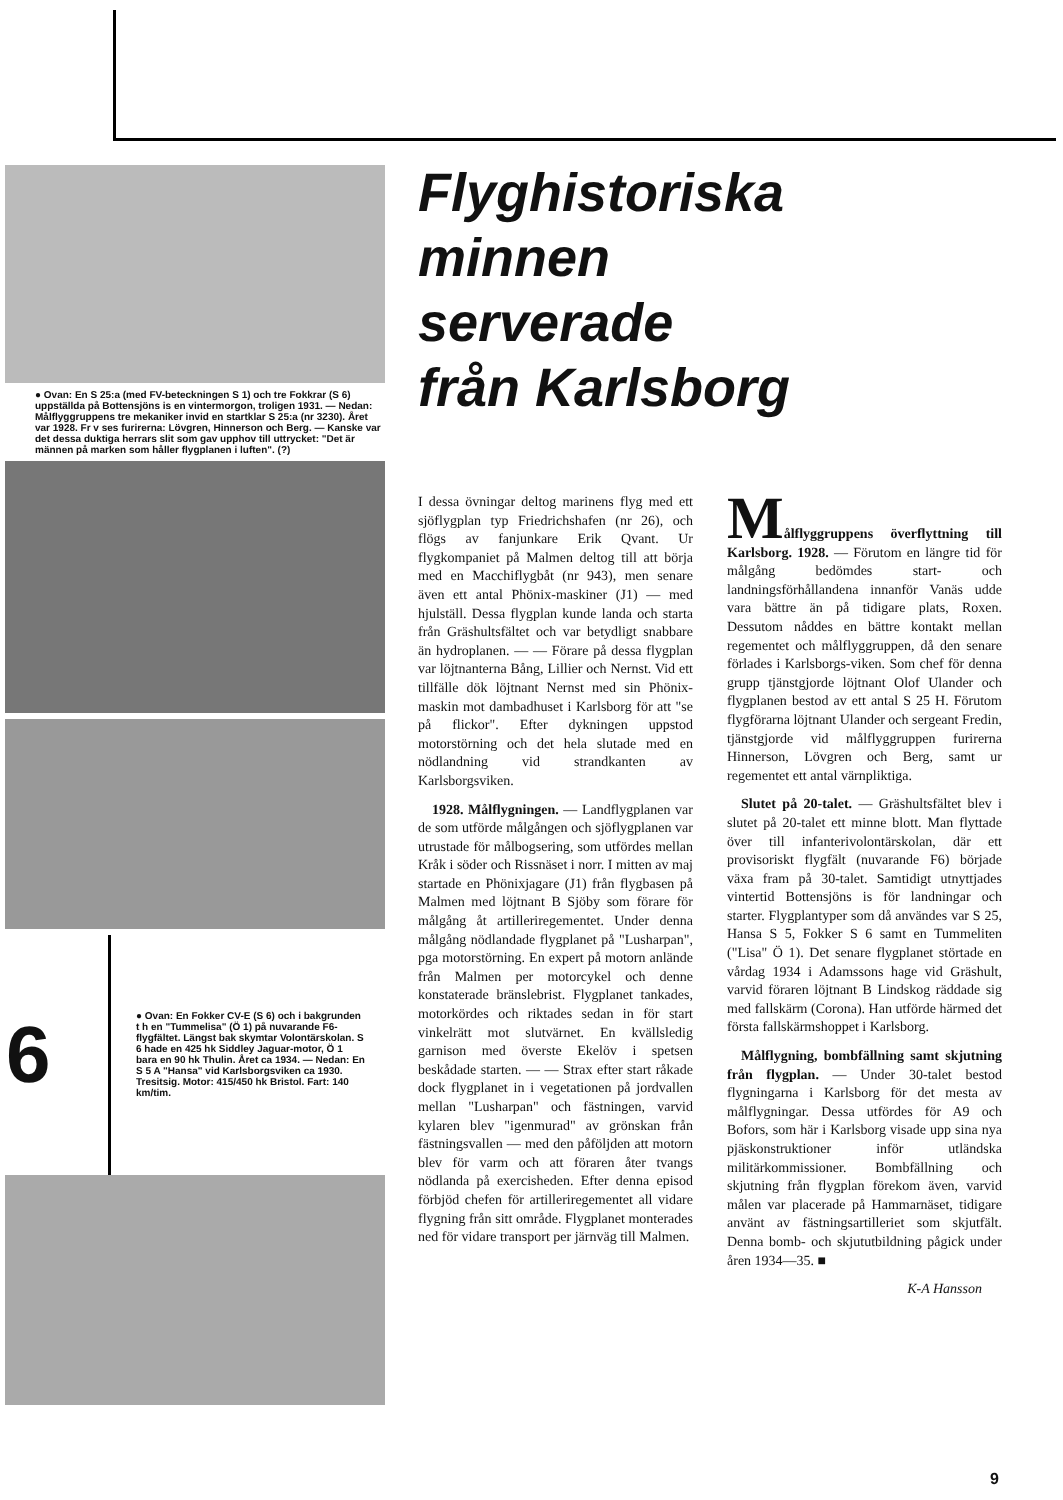● Ovan: En S 25:a (med FV-beteckningen S 1) och tre Fokkrar (S 6) uppställda på Bottensjöns is en vintermorgon, troligen 1931. — Nedan: Målflyggruppens tre mekaniker invid en startklar S 25:a (nr 3230). Året var 1928. Fr v ses furirerna: Lövgren, Hinnerson och Berg. — Kanske var det dessa duktiga herrars slit som gav upphov till uttrycket: "Det är männen på marken som håller flygplanen i luften". (?)
6
● Ovan: En Fokker CV-E (S 6) och i bakgrunden t h en "Tummelisa" (Ö 1) på nuvarande F6-flygfältet. Längst bak skymtar Volontärskolan. S 6 hade en 425 hk Siddley Jaguar-motor, Ö 1 bara en 90 hk Thulin. Året ca 1934. — Nedan: En S 5 A "Hansa" vid Karlsborgsviken ca 1930. Tresitsig. Motor: 415/450 hk Bristol. Fart: 140 km/tim.
Flyghistoriska
minnen
serverade
från Karlsborg
I dessa övningar deltog marinens flyg med ett sjöflygplan typ Friedrichshafen (nr 26), och flögs av fanjunkare Erik Qvant. Ur flygkompaniet på Malmen deltog till att börja med en Macchiflygbåt (nr 943), men senare även ett antal Phönix-maskiner (J1) — med hjulställ. Dessa flygplan kunde landa och starta från Gräshultsfältet och var betydligt snabbare än hydroplanen. — — Förare på dessa flygplan var löjtnanterna Bång, Lillier och Nernst. Vid ett tillfälle dök löjtnant Nernst med sin Phönix-maskin mot dambadhuset i Karlsborg för att "se på flickor". Efter dykningen uppstod motorstörning och det hela slutade med en nödlandning vid strandkanten av Karlsborgsviken.
1928. Målflygningen. — Landflygplanen var de som utförde målgången och sjöflygplanen var utrustade för målbogsering, som utfördes mellan Kråk i söder och Rissnäset i norr. I mitten av maj startade en Phönixjagare (J1) från flygbasen på Malmen med löjtnant B Sjöby som förare för målgång åt artilleriregementet. Under denna målgång nödlandade flygplanet på "Lusharpan", pga motorstörning. En expert på motorn anlände från Malmen per motorcykel och denne konstaterade bränslebrist. Flygplanet tankades, motorkördes och riktades sedan in för start vinkelrätt mot slutvärnet. En kvällsledig garnison med överste Ekelöv i spetsen beskådade starten. — — Strax efter start råkade dock flygplanet in i vegetationen på jordvallen mellan "Lusharpan" och fästningen, varvid kylaren blev "igenmurad" av grönskan från fästningsvallen — med den påföljden att motorn blev för varm och att föraren åter tvangs nödlanda på exercisheden. Efter denna episod förbjöd chefen för artilleriregementet all vidare flygning från sitt område. Flygplanet monterades ned för vidare transport per järnväg till Malmen.
Målflyggruppens överflyttning till Karlsborg. 1928. — Förutom en längre tid för målgång bedömdes start- och landningsförhållandena innanför Vanäs udde vara bättre än på tidigare plats, Roxen. Dessutom nåddes en bättre kontakt mellan regementet och målflyggruppen, då den senare förlades i Karlsborgs-viken. Som chef för denna grupp tjänstgjorde löjtnant Olof Ulander och flygplanen bestod av ett antal S 25 H. Förutom flygförarna löjtnant Ulander och sergeant Fredin, tjänstgjorde vid målflyggruppen furirerna Hinnerson, Lövgren och Berg, samt ur regementet ett antal värnpliktiga.
Slutet på 20-talet. — Gräshultsfältet blev i slutet på 20-talet ett minne blott. Man flyttade över till infanterivolontärskolan, där ett provisoriskt flygfält (nuvarande F6) började växa fram på 30-talet. Samtidigt utnyttjades vintertid Bottensjöns is för landningar och starter. Flygplantyper som då användes var S 25, Hansa S 5, Fokker S 6 samt en Tummeliten ("Lisa" Ö 1). Det senare flygplanet störtade en vårdag 1934 i Adamssons hage vid Gräshult, varvid föraren löjtnant B Lindskog räddade sig med fallskärm (Corona). Han utförde härmed det första fallskärmshoppet i Karlsborg.
Målflygning, bombfällning samt skjutning från flygplan. — Under 30-talet bestod flygningarna i Karlsborg för det mesta av målflygningar. Dessa utfördes för A9 och Bofors, som här i Karlsborg visade upp sina nya pjäskonstruktioner inför utländska militärkommissioner. Bombfällning och skjutning från flygplan förekom även, varvid målen var placerade på Hammarnäset, tidigare använt av fästningsartilleriet som skjutfält. Denna bomb- och skjututbildning pågick under åren 1934—35. ■
K-A Hansson
9